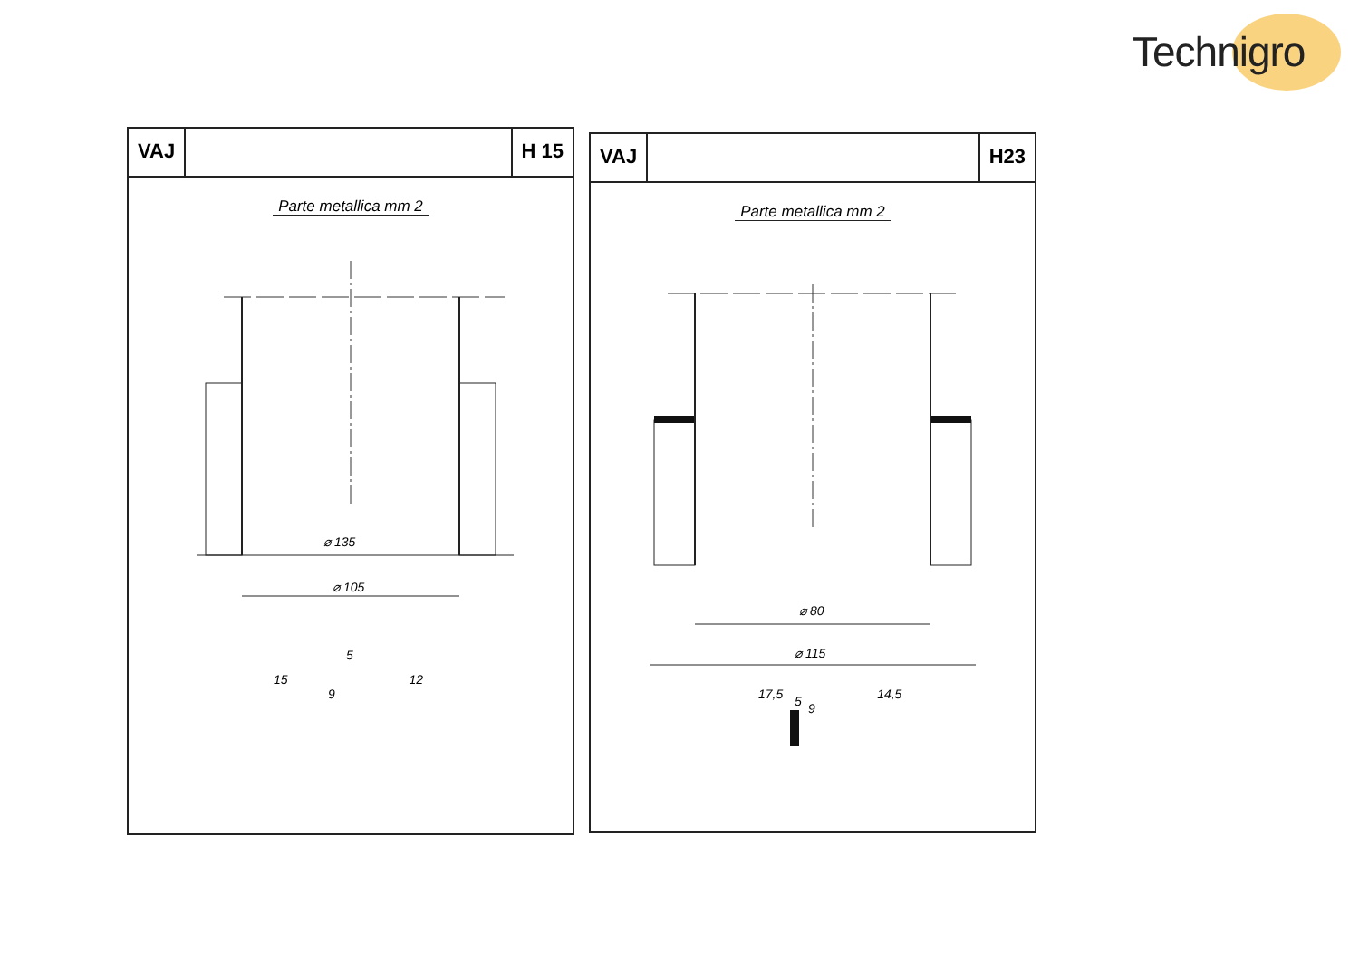Technigro
VAJ H 15
Parte metallica mm 2
⌀ 135
⌀ 105
5
15 12
9
VAJ H23
Parte metallica mm 2
⌀ 80
⌀ 115
5
17,5 14,5
9